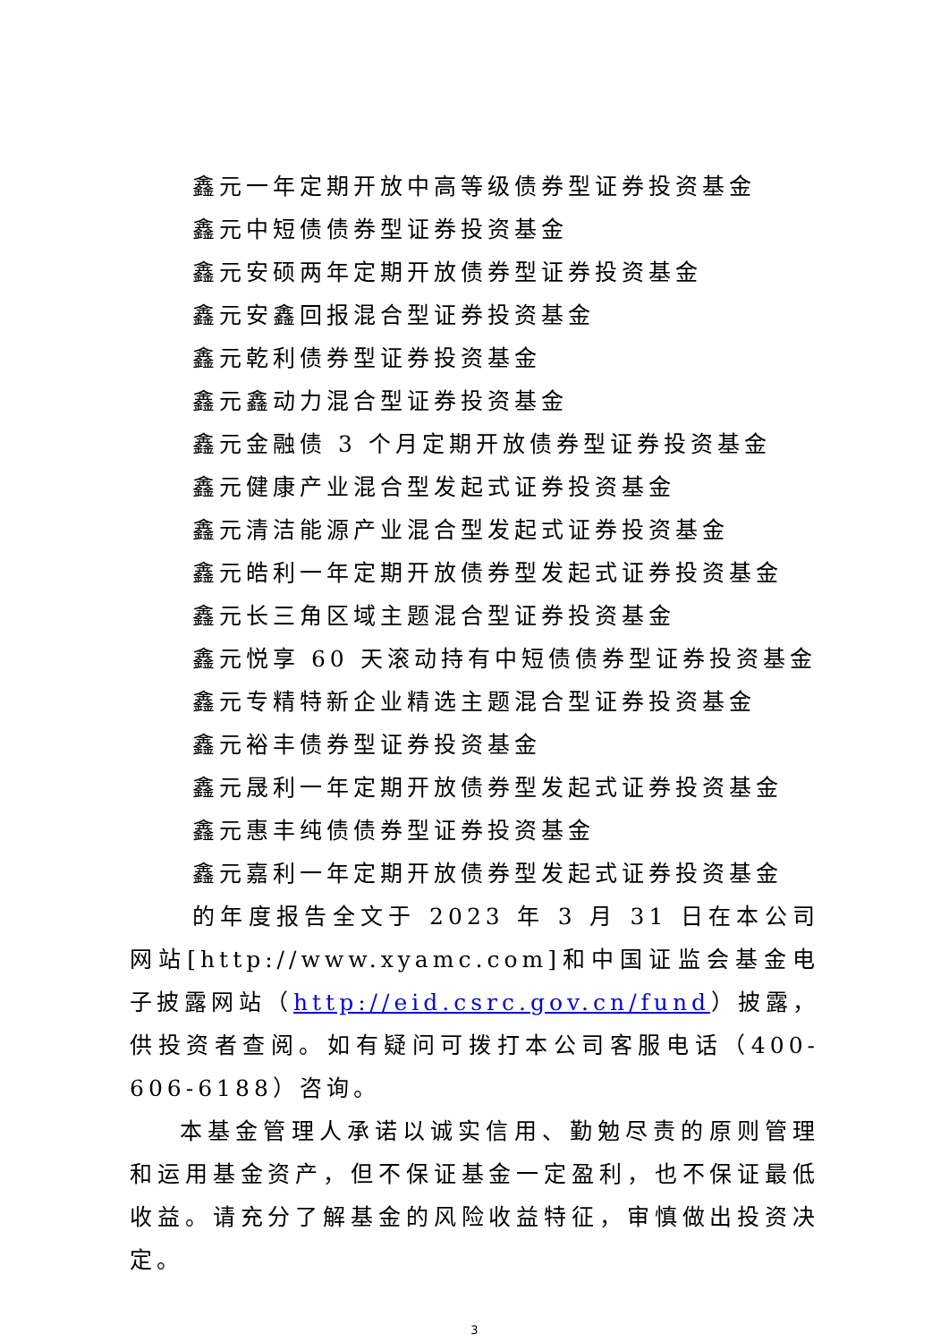鑫元一年定期开放中高等级债券型证券投资基金
鑫元中短债债券型证券投资基金
鑫元安硕两年定期开放债券型证券投资基金
鑫元安鑫回报混合型证券投资基金
鑫元乾利债券型证券投资基金
鑫元鑫动力混合型证券投资基金
鑫元金融债 3 个月定期开放债券型证券投资基金
鑫元健康产业混合型发起式证券投资基金
鑫元清洁能源产业混合型发起式证券投资基金
鑫元皓利一年定期开放债券型发起式证券投资基金
鑫元长三角区域主题混合型证券投资基金
鑫元悦享 60 天滚动持有中短债债券型证券投资基金
鑫元专精特新企业精选主题混合型证券投资基金
鑫元裕丰债券型证券投资基金
鑫元晟利一年定期开放债券型发起式证券投资基金
鑫元惠丰纯债债券型证券投资基金
鑫元嘉利一年定期开放债券型发起式证券投资基金
的年度报告全文于 2023 年 3 月 31 日在本公司网站[http://www.xyamc.com]和中国证监会基金电子披露网站（http://eid.csrc.gov.cn/fund）披露，供投资者查阅。如有疑问可拨打本公司客服电话（400-606-6188）咨询。
本基金管理人承诺以诚实信用、勤勉尽责的原则管理和运用基金资产，但不保证基金一定盈利，也不保证最低收益。请充分了解基金的风险收益特征，审慎做出投资决定。
3